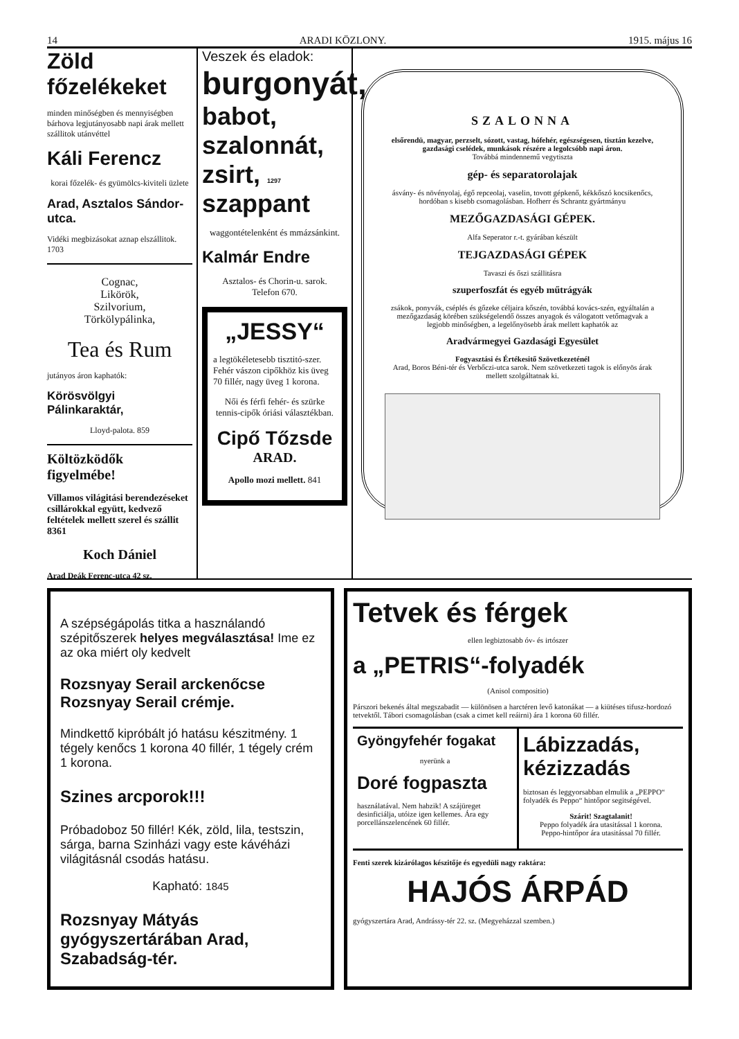14 ARADI KÖZLONY. 1915. május 16
Zöld főzelékeket
minden minőségben és mennyiségben bárhova legjutányosabb napi árak mellett szállitok utánvéttel
Káli Ferencz
korai főzelék- és gyümölcs-kiviteli üzlete
Arad, Asztalos Sándor-utca.
Vidéki megbizásokat aznap elszállitok. 1703
Cognac,
Likörök,
Szilvorium,
Törkölypálinka,
Tea és Rum
jutányos áron kaphatók:
Körösvölgyi Pálinkaraktár,
Lloyd-palota. 859
Költözködők figyelmébe!
Villamos világitási berendezéseket csillárokkal együtt, kedvező feltételek mellett szerel és szállit 8361
Koch Dániel
Arad Deák Ferenc-utca 42 sz.
Veszek és eladok:
burgonyát,
babot,
szalonnát,
zsirt, 1297
szappant
waggontételenként és mmázsánkint.
Kalmár Endre
Asztalos- és Chorin-u. sarok.
Telefon 670.
„JESSY“
a legtökéletesebb tisztitó-szer. Fehér vászon cipőkhöz kis üveg 70 fillér, nagy üveg 1 korona.
Női és férfi fehér- és szürke tennis-cipők óriási választékban.
Cipő Tőzsde
ARAD.
Apollo mozi mellett. 841
SZALONNA
elsőrendü, magyar, perzselt, sózott, vastag, hófehér, egészségesen, tisztán kezelve, gazdasági cselédek, munkások részére a legolcsóbb napi áron.
Továbbá mindennemű vegytiszta
gép- és separatorolajak
ásvány- és növényolaj, égő repceolaj, vaselin, tovott gépkenő, kékkőszó kocsikenőcs, hordóban s kisebb csomagolásban. Hofherr és Schrantz gyártmányu
MEZŐGAZDASÁGI GÉPEK.
Alfa Seperator r.-t. gyárában készült
TEJGAZDASÁGI GÉPEK
Tavaszi és őszi szállitásra
szuperfoszfát és egyéb műtrágyák
zsákok, ponyvák, cséplés és gőzeke céljaira kőszén, továbbá kovács-szén, egyáltalán a mezőgazdaság körében szükségelendő összes anyagok és válogatott vetőmagvak a legjobb minőségben, a legelőnyösebb árak mellett kaphatók az
Aradvármegyei Gazdasági Egyesület
Fogyasztási és Értékesitő Szövetkezeténél
Arad, Boros Béni-tér és Verbőczi-utca sarok. Nem szövetkezeti tagok is előnyös árak mellett szolgáltatnak ki.
A szépségápolás titka a használandó szépitőszerek helyes megválasztása! Ime ez az oka miért oly kedvelt
Rozsnyay Serail arckenőcse
Rozsnyay Serail crémje.
Mindkettő kipróbált jó hatásu készitmény. 1 tégely kenőcs 1 korona 40 fillér, 1 tégely crém 1 korona.
Szines arcporok!!!
Próbadoboz 50 fillér! Kék, zöld, lila, testszin, sárga, barna Szinházi vagy este kávéházi világitásnál csodás hatásu.
Kapható: 1845
Rozsnyay Mátyás gyógyszertárában Arad, Szabadság-tér.
Tetvek és férgek
ellen legbiztosabb óv- és irtószer
a „PETRIS“-folyadék
(Anisol compositio)
Párszori bekenés által megszabadit — különösen a harctéren levő katonákat — a kiütéses tifusz-hordozó tetvektől. Tábori csomagolásban (csak a cimet kell reáirni) ára 1 korona 60 fillér.
Gyöngyfehér fogakat
nyerünk a
Doré fogpaszta
használatával. Nem habzik! A szájüreget desinficiálja, utóize igen kellemes. Ára egy porcellánszelencének 60 fillér.
Lábizzadás, kézizzadás
biztosan és leggyorsabban elmulik a „PEPPO“ folyadék és Peppo“ hintőpor segitségével.
Szárit! Szagtalanit!
Peppo folyadék ára utasitással 1 korona.
Peppo-hintőpor ára utasitással 70 fillér.
Fenti szerek kizárólagos készitője és egyedüli nagy raktára:
HAJÓS ÁRPÁD
gyógyszertára Arad, Andrássy-tér 22. sz. (Megyeházzal szemben.)